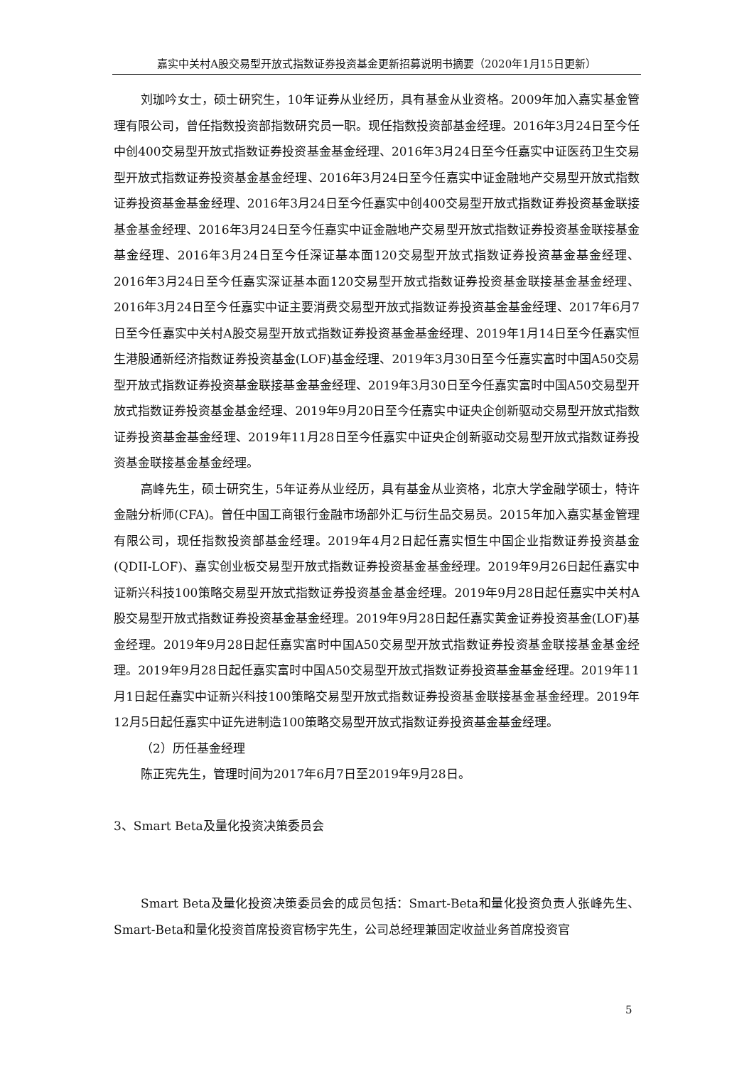嘉实中关村A股交易型开放式指数证券投资基金更新招募说明书摘要（2020年1月15日更新）
刘珈吟女士，硕士研究生，10年证券从业经历，具有基金从业资格。2009年加入嘉实基金管理有限公司，曾任指数投资部指数研究员一职。现任指数投资部基金经理。2016年3月24日至今任中创400交易型开放式指数证券投资基金基金经理、2016年3月24日至今任嘉实中证医药卫生交易型开放式指数证券投资基金基金经理、2016年3月24日至今任嘉实中证金融地产交易型开放式指数证券投资基金基金经理、2016年3月24日至今任嘉实中创400交易型开放式指数证券投资基金联接基金基金经理、2016年3月24日至今任嘉实中证金融地产交易型开放式指数证券投资基金联接基金基金经理、2016年3月24日至今任深证基本面120交易型开放式指数证券投资基金基金经理、2016年3月24日至今任嘉实深证基本面120交易型开放式指数证券投资基金联接基金基金经理、2016年3月24日至今任嘉实中证主要消费交易型开放式指数证券投资基金基金经理、2017年6月7日至今任嘉实中关村A股交易型开放式指数证券投资基金基金经理、2019年1月14日至今任嘉实恒生港股通新经济指数证券投资基金(LOF)基金经理、2019年3月30日至今任嘉实富时中国A50交易型开放式指数证券投资基金联接基金基金经理、2019年3月30日至今任嘉实富时中国A50交易型开放式指数证券投资基金基金经理、2019年9月20日至今任嘉实中证央企创新驱动交易型开放式指数证券投资基金基金经理、2019年11月28日至今任嘉实中证央企创新驱动交易型开放式指数证券投资基金联接基金基金经理。
高峰先生，硕士研究生，5年证券从业经历，具有基金从业资格，北京大学金融学硕士，特许金融分析师(CFA)。曾任中国工商银行金融市场部外汇与衍生品交易员。2015年加入嘉实基金管理有限公司，现任指数投资部基金经理。2019年4月2日起任嘉实恒生中国企业指数证券投资基金(QDII-LOF)、嘉实创业板交易型开放式指数证券投资基金基金经理。2019年9月26日起任嘉实中证新兴科技100策略交易型开放式指数证券投资基金基金经理。2019年9月28日起任嘉实中关村A股交易型开放式指数证券投资基金基金经理。2019年9月28日起任嘉实黄金证券投资基金(LOF)基金经理。2019年9月28日起任嘉实富时中国A50交易型开放式指数证券投资基金联接基金基金经理。2019年9月28日起任嘉实富时中国A50交易型开放式指数证券投资基金基金经理。2019年11月1日起任嘉实中证新兴科技100策略交易型开放式指数证券投资基金联接基金基金经理。2019年12月5日起任嘉实中证先进制造100策略交易型开放式指数证券投资基金基金经理。
（2）历任基金经理
陈正宪先生，管理时间为2017年6月7日至2019年9月28日。
3、Smart Beta及量化投资决策委员会
Smart Beta及量化投资决策委员会的成员包括：Smart-Beta和量化投资负责人张峰先生、Smart-Beta和量化投资首席投资官杨宇先生，公司总经理兼固定收益业务首席投资官
5